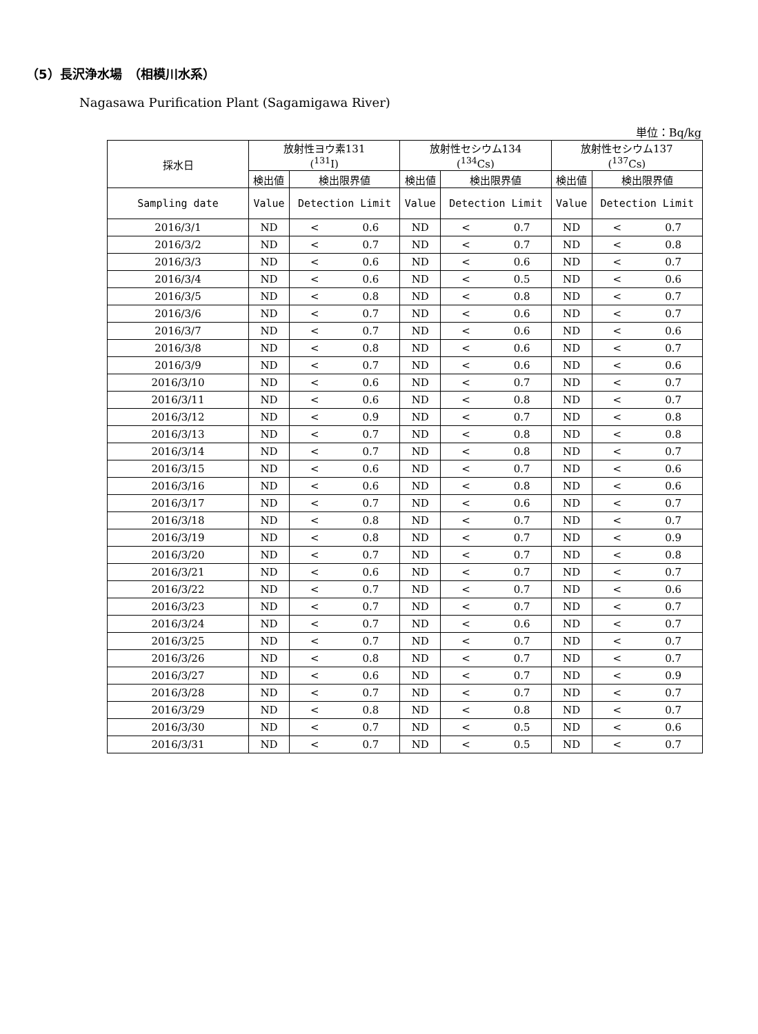（5）長沢浄水場　（相模川水系）
Nagasawa Purification Plant (Sagamigawa River)
単位：Bq/kg
| 採水日 | 放射性ヨウ素131 (<sup>131</sup>I) | | | 放射性セシウム134 (<sup>134</sup>Cs) | | | 放射性セシウム137 (<sup>137</sup>Cs) | | |
| --- | --- | --- | --- | --- | --- | --- | --- | --- | --- |
| | 検出値 | 検出限界値 | | 検出値 | 検出限界値 | | 検出値 | 検出限界値 | |
| Sampling date | Value | Detection Limit | | Value | Detection Limit | | Value | Detection Limit | |
| 2016/3/1 | ND | < | 0.6 | ND | < | 0.7 | ND | < | 0.7 |
| 2016/3/2 | ND | < | 0.7 | ND | < | 0.7 | ND | < | 0.8 |
| 2016/3/3 | ND | < | 0.6 | ND | < | 0.6 | ND | < | 0.7 |
| 2016/3/4 | ND | < | 0.6 | ND | < | 0.5 | ND | < | 0.6 |
| 2016/3/5 | ND | < | 0.8 | ND | < | 0.8 | ND | < | 0.7 |
| 2016/3/6 | ND | < | 0.7 | ND | < | 0.6 | ND | < | 0.7 |
| 2016/3/7 | ND | < | 0.7 | ND | < | 0.6 | ND | < | 0.6 |
| 2016/3/8 | ND | < | 0.8 | ND | < | 0.6 | ND | < | 0.7 |
| 2016/3/9 | ND | < | 0.7 | ND | < | 0.6 | ND | < | 0.6 |
| 2016/3/10 | ND | < | 0.6 | ND | < | 0.7 | ND | < | 0.7 |
| 2016/3/11 | ND | < | 0.6 | ND | < | 0.8 | ND | < | 0.7 |
| 2016/3/12 | ND | < | 0.9 | ND | < | 0.7 | ND | < | 0.8 |
| 2016/3/13 | ND | < | 0.7 | ND | < | 0.8 | ND | < | 0.8 |
| 2016/3/14 | ND | < | 0.7 | ND | < | 0.8 | ND | < | 0.7 |
| 2016/3/15 | ND | < | 0.6 | ND | < | 0.7 | ND | < | 0.6 |
| 2016/3/16 | ND | < | 0.6 | ND | < | 0.8 | ND | < | 0.6 |
| 2016/3/17 | ND | < | 0.7 | ND | < | 0.6 | ND | < | 0.7 |
| 2016/3/18 | ND | < | 0.8 | ND | < | 0.7 | ND | < | 0.7 |
| 2016/3/19 | ND | < | 0.8 | ND | < | 0.7 | ND | < | 0.9 |
| 2016/3/20 | ND | < | 0.7 | ND | < | 0.7 | ND | < | 0.8 |
| 2016/3/21 | ND | < | 0.6 | ND | < | 0.7 | ND | < | 0.7 |
| 2016/3/22 | ND | < | 0.7 | ND | < | 0.7 | ND | < | 0.6 |
| 2016/3/23 | ND | < | 0.7 | ND | < | 0.7 | ND | < | 0.7 |
| 2016/3/24 | ND | < | 0.7 | ND | < | 0.6 | ND | < | 0.7 |
| 2016/3/25 | ND | < | 0.7 | ND | < | 0.7 | ND | < | 0.7 |
| 2016/3/26 | ND | < | 0.8 | ND | < | 0.7 | ND | < | 0.7 |
| 2016/3/27 | ND | < | 0.6 | ND | < | 0.7 | ND | < | 0.9 |
| 2016/3/28 | ND | < | 0.7 | ND | < | 0.7 | ND | < | 0.7 |
| 2016/3/29 | ND | < | 0.8 | ND | < | 0.8 | ND | < | 0.7 |
| 2016/3/30 | ND | < | 0.7 | ND | < | 0.5 | ND | < | 0.6 |
| 2016/3/31 | ND | < | 0.7 | ND | < | 0.5 | ND | < | 0.7 |